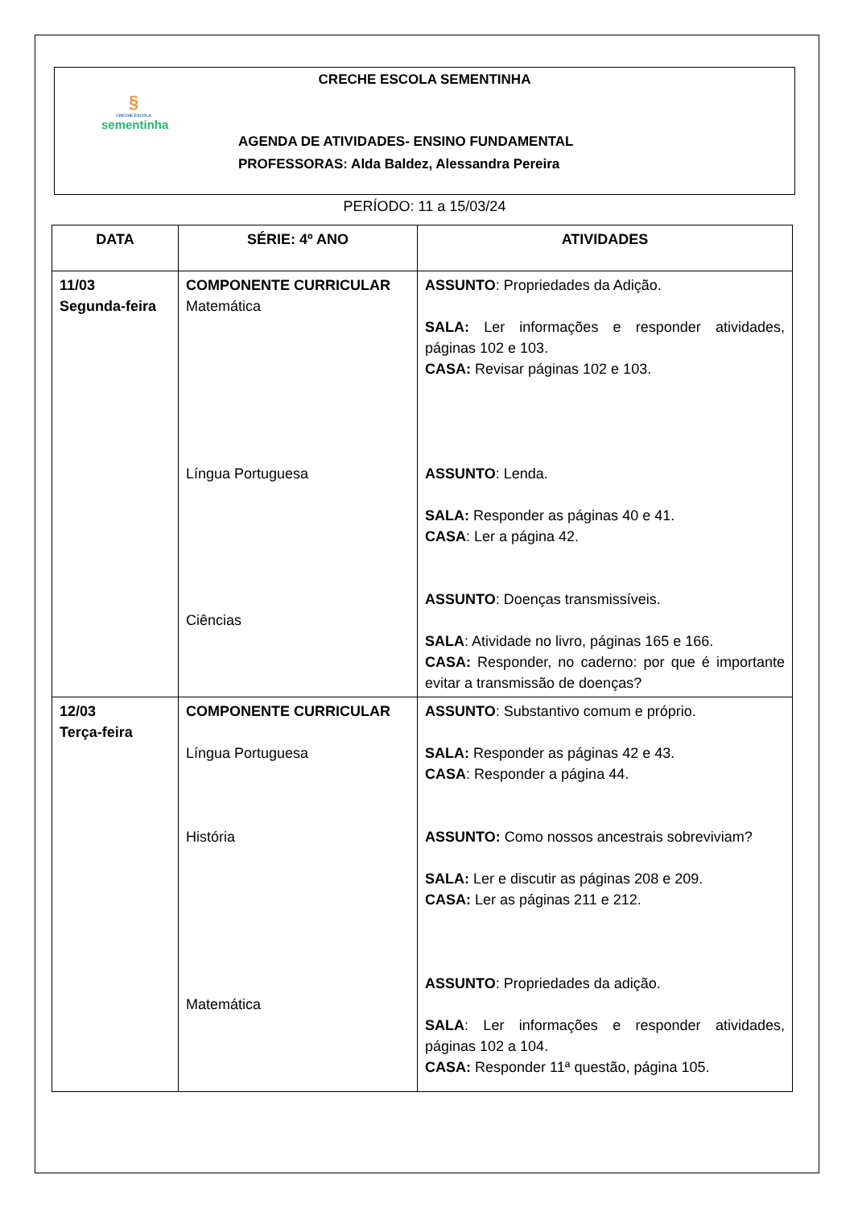CRECHE ESCOLA SEMENTINHA
§
CRECHE ESCOLA
sementinha
AGENDA DE ATIVIDADES- ENSINO FUNDAMENTAL
PROFESSORAS: Alda Baldez, Alessandra Pereira
PERÍODO: 11 a 15/03/24
| DATA | SÉRIE: 4º ANO | ATIVIDADES |
| --- | --- | --- |
| 11/03 Segunda-feira | COMPONENTE CURRICULAR Matemática Língua Portuguesa Ciências | ASSUNTO : Propriedades da Adição. SALA: Ler informações e responder atividades, páginas 102 e 103. CASA: Revisar páginas 102 e 103. ASSUNTO : Lenda. SALA: Responder as páginas 40 e 41. CASA : Ler a página 42. ASSUNTO : Doenças transmissíveis. SALA : Atividade no livro, páginas 165 e 166. CASA: Responder, no caderno: por que é importante evitar a transmissão de doenças? |
| 12/03 Terça-feira | COMPONENTE CURRICULAR Língua Portuguesa História Matemática | ASSUNTO : Substantivo comum e próprio. SALA: Responder as páginas 42 e 43. CASA : Responder a página 44. ASSUNTO: Como nossos ancestrais sobreviviam? SALA: Ler e discutir as páginas 208 e 209. CASA: Ler as páginas 211 e 212. ASSUNTO : Propriedades da adição. SALA : Ler informações e responder atividades, páginas 102 a 104. CASA: Responder 11ª questão, página 105. |